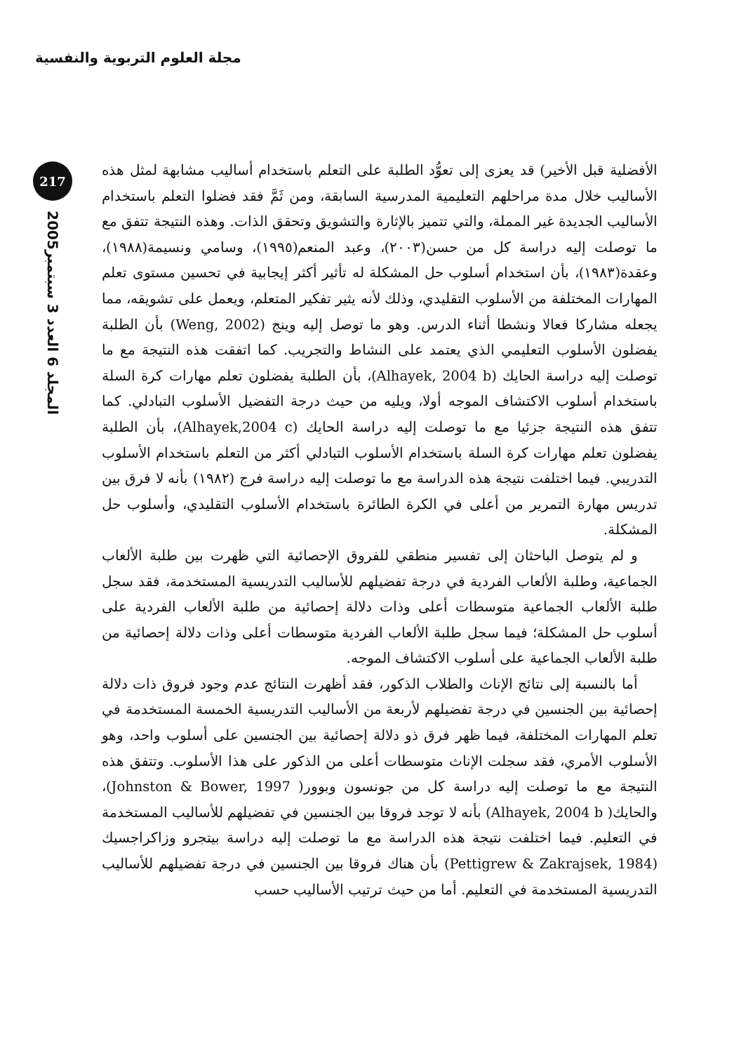مجلة العلوم التربوية والنفسية
217
المجلد 6 العدد 3 سبتمبر2005
الأفضلية قبل الأخير) قد يعزى إلى تعوُّد الطلبة على التعلم باستخدام أساليب مشابهة لمثل هذه الأساليب خلال مدة مراحلهم التعليمية المدرسية السابقة، ومن ثَمَّ فقد فضلوا التعلم باستخدام الأساليب الجديدة غير المملة، والتي تتميز بالإثارة والتشويق وتحقق الذات. وهذه النتيجة تتفق مع ما توصلت إليه دراسة كل من حسن(٢٠٠٣)، وعبد المنعم(١٩٩٥)، وسامي ونسيمة(١٩٨٨)، وعقدة(١٩٨٣)، بأن استخدام أسلوب حل المشكلة له تأثير أكثر إيجابية في تحسين مستوى تعلم المهارات المختلفة من الأسلوب التقليدي، وذلك لأنه يثير تفكير المتعلم، ويعمل على تشويقه، مما يجعله مشاركا فعالا ونشطا أثناء الدرس. وهو ما توصل إليه وينج (Weng, 2002) بأن الطلبة يفضلون الأسلوب التعليمي الذي يعتمد على النشاط والتجريب. كما اتفقت هذه النتيجة مع ما توصلت إليه دراسة الحايك (Alhayek, 2004 b)، بأن الطلبة يفضلون تعلم مهارات كرة السلة باستخدام أسلوب الاكتشاف الموجه أولا، ويليه من حيث درجة التفضيل الأسلوب التبادلي. كما تتفق هذه النتيجة جزئيا مع ما توصلت إليه دراسة الحايك (Alhayek,2004 c)، بأن الطلبة يفضلون تعلم مهارات كرة السلة باستخدام الأسلوب التبادلي أكثر من التعلم باستخدام الأسلوب التدريبي. فيما اختلفت نتيجة هذه الدراسة مع ما توصلت إليه دراسة فرج (١٩٨٢) بأنه لا فرق بين تدريس مهارة التمرير من أعلى في الكرة الطائرة باستخدام الأسلوب التقليدي، وأسلوب حل المشكلة.
و لم يتوصل الباحثان إلى تفسير منطقي للفروق الإحصائية التي ظهرت بين طلبة الألعاب الجماعية، وطلبة الألعاب الفردية في درجة تفضيلهم للأساليب التدريسية المستخدمة، فقد سجل طلبة الألعاب الجماعية متوسطات أعلى وذات دلالة إحصائية من طلبة الألعاب الفردية على أسلوب حل المشكلة؛ فيما سجل طلبة الألعاب الفردية متوسطات أعلى وذات دلالة إحصائية من طلبة الألعاب الجماعية على أسلوب الاكتشاف الموجه.
أما بالنسبة إلى نتائج الإناث والطلاب الذكور، فقد أظهرت النتائج عدم وجود فروق ذات دلالة إحصائية بين الجنسين في درجة تفضيلهم لأربعة من الأساليب التدريسية الخمسة المستخدمة في تعلم المهارات المختلفة، فيما ظهر فرق ذو دلالة إحصائية بين الجنسين على أسلوب واحد، وهو الأسلوب الأمري، فقد سجلت الإناث متوسطات أعلى من الذكور على هذا الأسلوب. وتتفق هذه النتيجة مع ما توصلت إليه دراسة كل من جونسون وبوور( Johnston & Bower, 1997)، والحايك( Alhayek, 2004 b) بأنه لا توجد فروقا بين الجنسين في تفضيلهم للأساليب المستخدمة في التعليم. فيما اختلفت نتيجة هذه الدراسة مع ما توصلت إليه دراسة بيتجرو وزاكراجسيك (Pettigrew & Zakrajsek, 1984) بأن هناك فروقا بين الجنسين في درجة تفضيلهم للأساليب التدريسية المستخدمة في التعليم. أما من حيث ترتيب الأساليب حسب